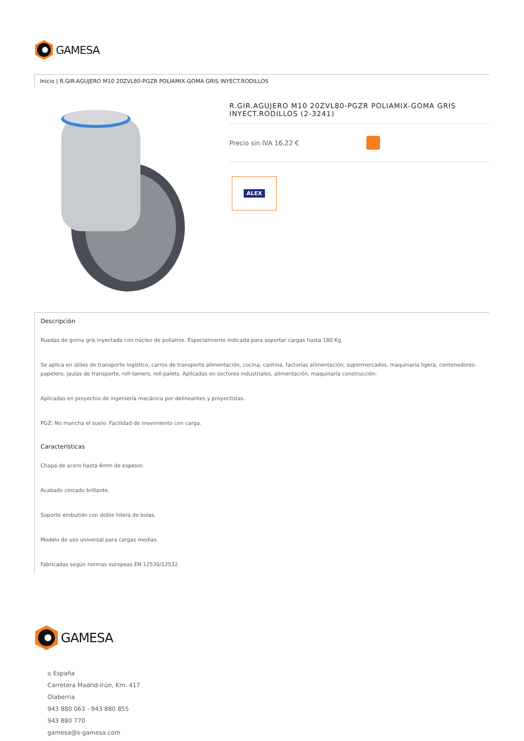GAMESA
Inicio | R.GIR.AGUJERO M10 20ZVL80-PGZR POLIAMIX-GOMA GRIS INYECT.RODILLOS
R.GIR.AGUJERO M10 20ZVL80-PGZR POLIAMIX-GOMA GRIS INYECT.RODILLOS (2-3241)
Precio sin IVA 16,22 €
ALEX
Descripción
Ruedas de goma gris inyectada con núcleo de poliamix. Especialmente indicada para soportar cargas hasta 180 Kg.
Se aplica en útiles de transporte logístico, carros de transporte alimentación, cocina, cantina, factorías alimentación, supermercados, maquinaria ligera, contenedores-papelero, jaulas de transporte, roll-tainers, roll-palets. Aplicadas en sectores industriales, alimentación, maquinaría construcción.
Aplicadas en proyectos de ingeniería mecánica por delineantes y proyectistas.
PGZ: No mancha el suelo. Facilidad de movimiento con carga.
Características
Chapa de acero hasta 4mm de espesor.
Acabado cincado brillante.
Soporte embutido con doble hilera de bolas.
Modelo de uso universal para cargas medias.
Fabricadas según normas europeas EN 12530/12532.
GAMESA
⌂ España
Carretera Madrid-Irún, Km. 417
Olaberria
943 880 063 - 943 880 855
943 880 770
gamesa@s-gamesa.com